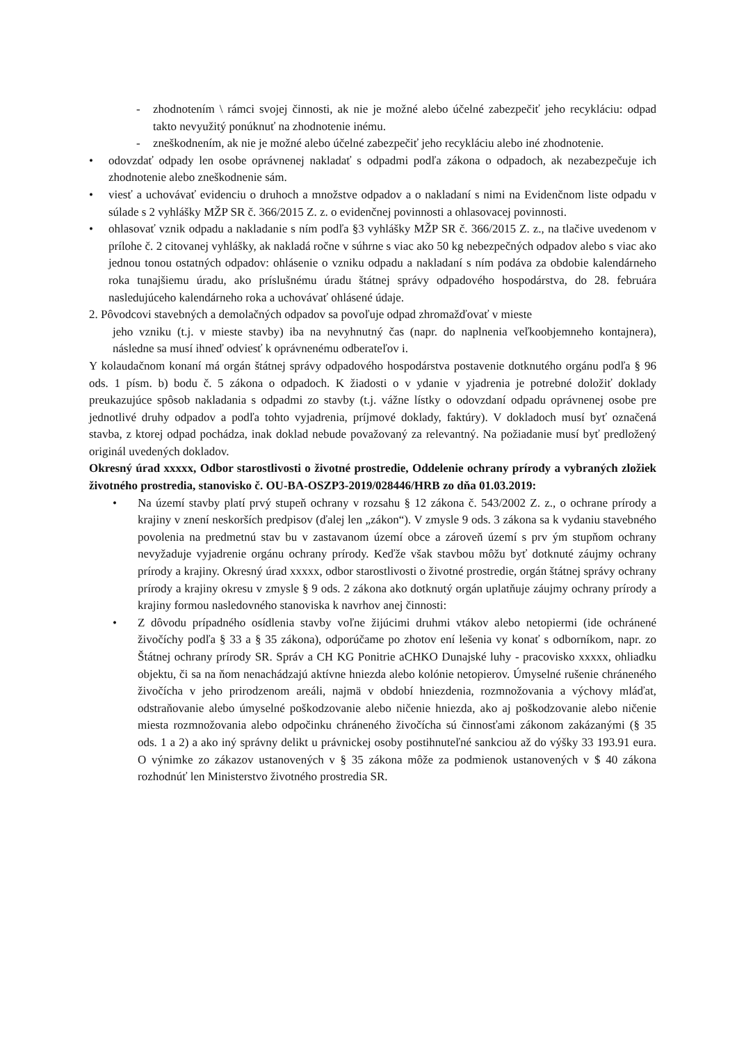- zhodnotením \ rámci svojej činnosti, ak nie je možné alebo účelné zabezpečiť jeho recykláciu: odpad takto nevyužitý ponúknuť na zhodnotenie inému.
- zneškodnením, ak nie je možné alebo účelné zabezpečiť jeho recykláciu alebo iné zhodnotenie.
• odovzdať odpady len osobe oprávnenej nakladať s odpadmi podľa zákona o odpadoch, ak nezabezpečuje ich zhodnotenie alebo zneškodnenie sám.
• viesť a uchovávať evidenciu o druhoch a množstve odpadov a o nakladaní s nimi na Evidenčnom liste odpadu v súlade s 2 vyhlášky MŽP SR č. 366/2015 Z. z. o evidenčnej povinnosti a ohlasovacej povinnosti.
• ohlasovať vznik odpadu a nakladanie s ním podľa §3 vyhlášky MŽP SR č. 366/2015 Z. z., na tlačive uvedenom v prílohe č. 2 citovanej vyhlášky, ak nakladá ročne v súhrne s viac ako 50 kg nebezpečných odpadov alebo s viac ako jednou tonou ostatných odpadov: ohlásenie o vzniku odpadu a nakladaní s ním podáva za obdobie kalendárneho roka tunajšiemu úradu, ako príslušnému úradu štátnej správy odpadového hospodárstva, do 28. februára nasledujúceho kalendárneho roka a uchovávať ohlásené údaje.
2. Pôvodcovi stavebných a demolačných odpadov sa povoľuje odpad zhromažďovať v mieste
jeho vzniku (t.j. v mieste stavby) iba na nevyhnutný čas (napr. do naplnenia veľkoobjemneho kontajnera), následne sa musí ihneď odviesť k oprávnenému odberateľov i.
Y kolaudačnom konaní má orgán štátnej správy odpadového hospodárstva postavenie dotknutého orgánu podľa § 96 ods. 1 písm. b) bodu č. 5 zákona o odpadoch. K žiadosti o v ydanie v yjadrenia je potrebné doložiť doklady preukazujúce spôsob nakladania s odpadmi zo stavby (t.j. vážne lístky o odovzdaní odpadu oprávnenej osobe pre jednotlivé druhy odpadov a podľa tohto vyjadrenia, príjmové doklady, faktúry). V dokladoch musí byť označená stavba, z ktorej odpad pochádza, inak doklad nebude považovaný za relevantný. Na požiadanie musí byť predložený originál uvedených dokladov.
Okresný úrad xxxxx, Odbor starostlivosti o životné prostredie, Oddelenie ochrany prírody a vybraných zložiek životného prostredia, stanovisko č. OU-BA-OSZP3-2019/028446/HRB zo dňa 01.03.2019:
• Na území stavby platí prvý stupeň ochrany v rozsahu § 12 zákona č. 543/2002 Z. z., o ochrane prírody a krajiny v znení neskorších predpisov (ďalej len „zákon“). V zmysle 9 ods. 3 zákona sa k vydaniu stavebného povolenia na predmetnú stav bu v zastavanom území obce a zároveň území s prv ým stupňom ochrany nevyžaduje vyjadrenie orgánu ochrany prírody. Keďže však stavbou môžu byť dotknuté záujmy ochrany prírody a krajiny. Okresný úrad xxxxx, odbor starostlivosti o životné prostredie, orgán štátnej správy ochrany prírody a krajiny okresu v zmysle § 9 ods. 2 zákona ako dotknutý orgán uplatňuje záujmy ochrany prírody a krajiny formou nasledovného stanoviska k navrhov anej činnosti:
• Z dôvodu prípadného osídlenia stavby voľne žijúcimi druhmi vtákov alebo netopiermi (ide ochránené živočíchy podľa § 33 a § 35 zákona), odporúčame po zhotov ení lešenia vy konať s odborníkom, napr. zo Štátnej ochrany prírody SR. Správ a CH KG Ponitrie aCHKO Dunajské luhy - pracovisko xxxxx, ohliadku objektu, či sa na ňom nenachádzajú aktívne hniezda alebo kolónie netopierov. Úmyselné rušenie chráneného živočícha v jeho prirodzenom areáli, najmä v období hniezdenia, rozmnožovania a výchovy mláďat, odstraňovanie alebo úmyselné poškodzovanie alebo ničenie hniezda, ako aj poškodzovanie alebo ničenie miesta rozmnožovania alebo odpočinku chráneného živočícha sú činnosťami zákonom zakázanými (§ 35 ods. 1 a 2) a ako iný správny delikt u právnickej osoby postihnuteľné sankciou až do výšky 33 193.91 eura. O výnimke zo zákazov ustanovených v § 35 zákona môže za podmienok ustanovených v $ 40 zákona rozhodnúť len Ministerstvo životného prostredia SR.